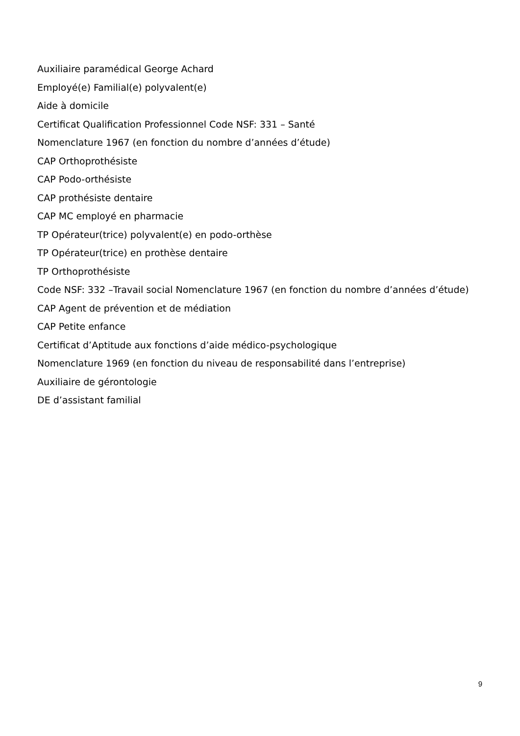Auxiliaire paramédical George Achard
Employé(e) Familial(e) polyvalent(e)
Aide à domicile
Certificat Qualification Professionnel Code NSF: 331 – Santé
Nomenclature 1967 (en fonction du nombre d’années d’étude)
CAP Orthoprothésiste
CAP Podo-orthésiste
CAP prothésiste dentaire
CAP MC employé en pharmacie
TP Opérateur(trice) polyvalent(e) en podo-orthèse
TP Opérateur(trice) en prothèse dentaire
TP Orthoprothésiste
Code NSF: 332 –Travail social Nomenclature 1967 (en fonction du nombre d’années d’étude)
CAP Agent de prévention et de médiation
CAP Petite enfance
Certificat d’Aptitude aux fonctions d’aide médico-psychologique
Nomenclature 1969 (en fonction du niveau de responsabilité dans l’entreprise)
Auxiliaire de gérontologie
DE d’assistant familial
9